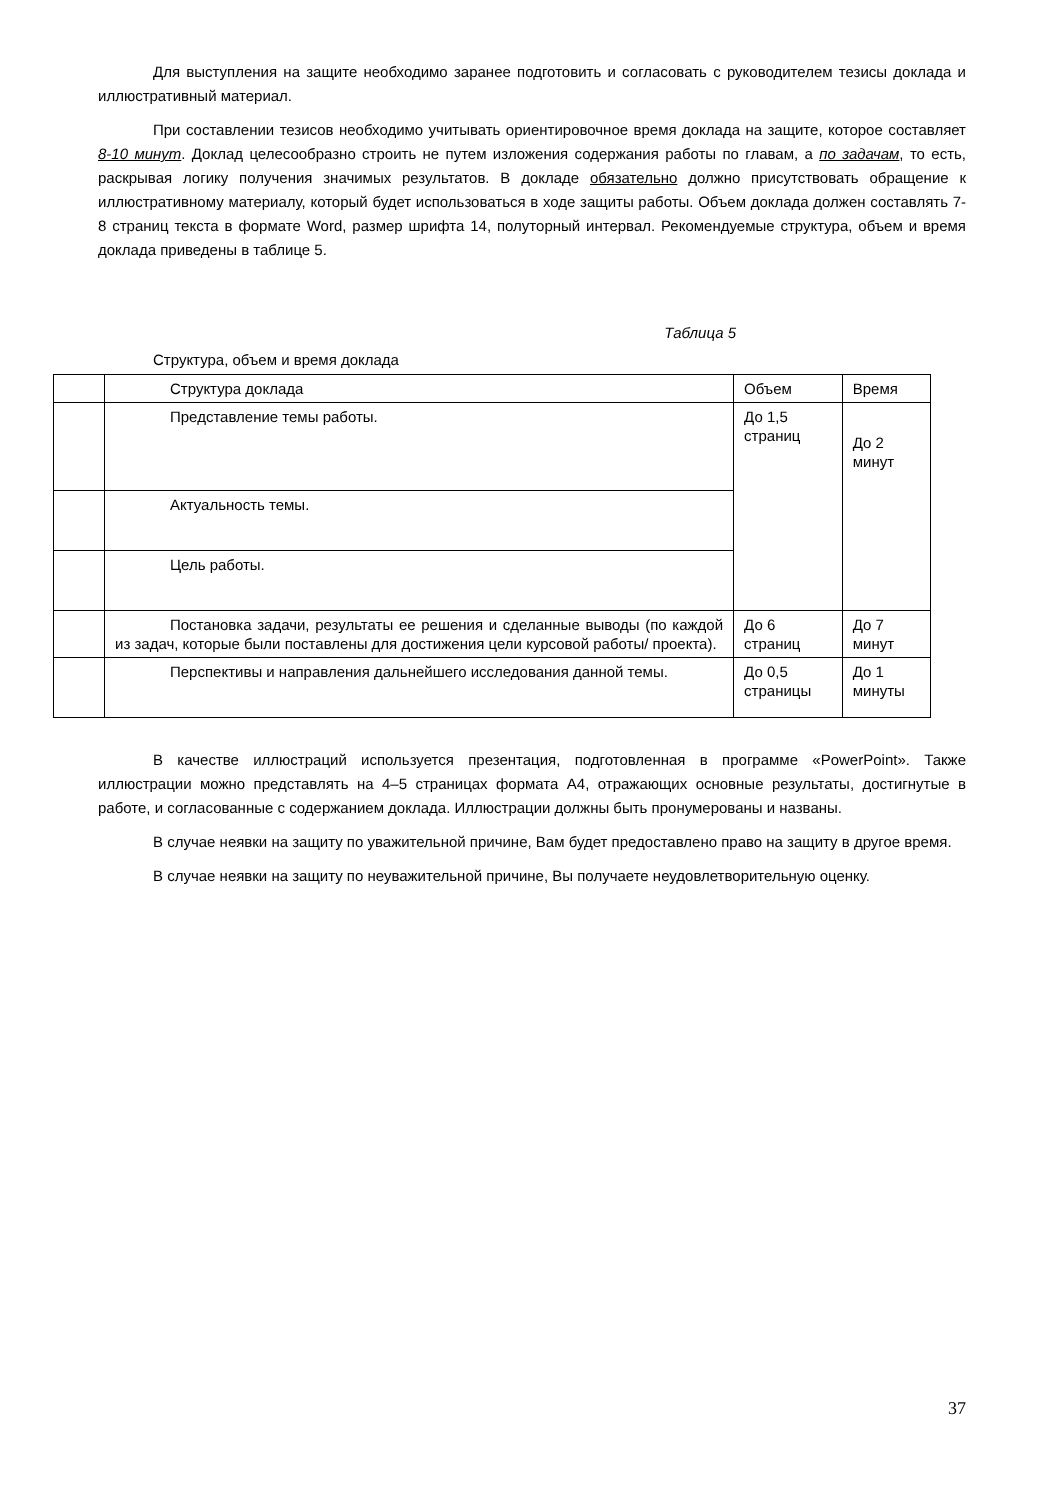Для выступления на защите необходимо заранее подготовить и согласовать с руководителем тезисы доклада и иллюстративный материал.
При составлении тезисов необходимо учитывать ориентировочное время доклада на защите, которое составляет 8-10 минут. Доклад целесообразно строить не путем изложения содержания работы по главам, а по задачам, то есть, раскрывая логику получения значимых результатов. В докладе обязательно должно присутствовать обращение к иллюстративному материалу, который будет использоваться в ходе защиты работы. Объем доклада должен составлять 7-8 страниц текста в формате Word, размер шрифта 14, полуторный интервал. Рекомендуемые структура, объем и время доклада приведены в таблице 5.
Таблица 5
Структура, объем и время доклада
| | Структура доклада | Объем | Время |
| | Представление темы работы. | До 1,5 страниц | До 2 минут |
| | Актуальность темы. | | |
| | Цель работы. | | |
| | Постановка задачи, результаты ее решения и сделанные выводы (по каждой из задач, которые были поставлены для достижения цели курсовой работы/ проекта). | До 6 страниц | До 7 минут |
| | Перспективы и направления дальнейшего исследования данной темы. | До 0,5 страницы | До 1 минуты |
В качестве иллюстраций используется презентация, подготовленная в программе «PowerPoint». Также иллюстрации можно представлять на 4–5 страницах формата А4, отражающих основные результаты, достигнутые в работе, и согласованные с содержанием доклада. Иллюстрации должны быть пронумерованы и названы.
В случае неявки на защиту по уважительной причине, Вам будет предоставлено право на защиту в другое время.
В случае неявки на защиту по неуважительной причине, Вы получаете неудовлетворительную оценку.
37